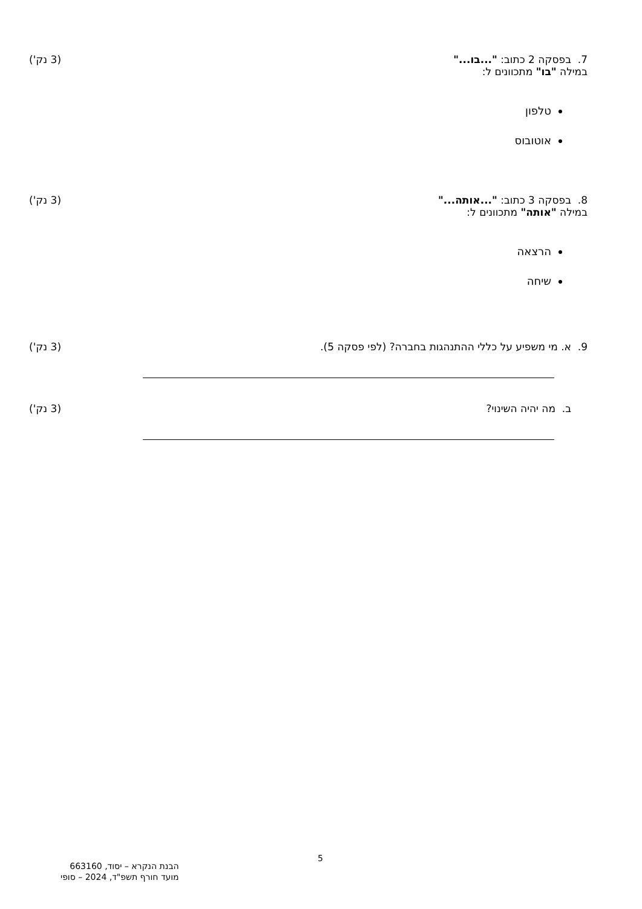7. בפסקה 2 כתוב: "...בו..."
במילה "בו" מתכוונים ל:
(3 נק')
טלפון
אוטובוס
8. בפסקה 3 כתוב: "...אותה..."
במילה "אותה" מתכוונים ל:
(3 נק')
הרצאה
שיחה
9. א. מי משפיע על כללי ההתנהגות בחברה? (לפי פסקה 5).
(3 נק')
ב. מה יהיה השינוי? (3 נק')
5
הבנת הנקרא – יסוד, 663160
מועד חורף תשפ"ד, 2024 – סופי